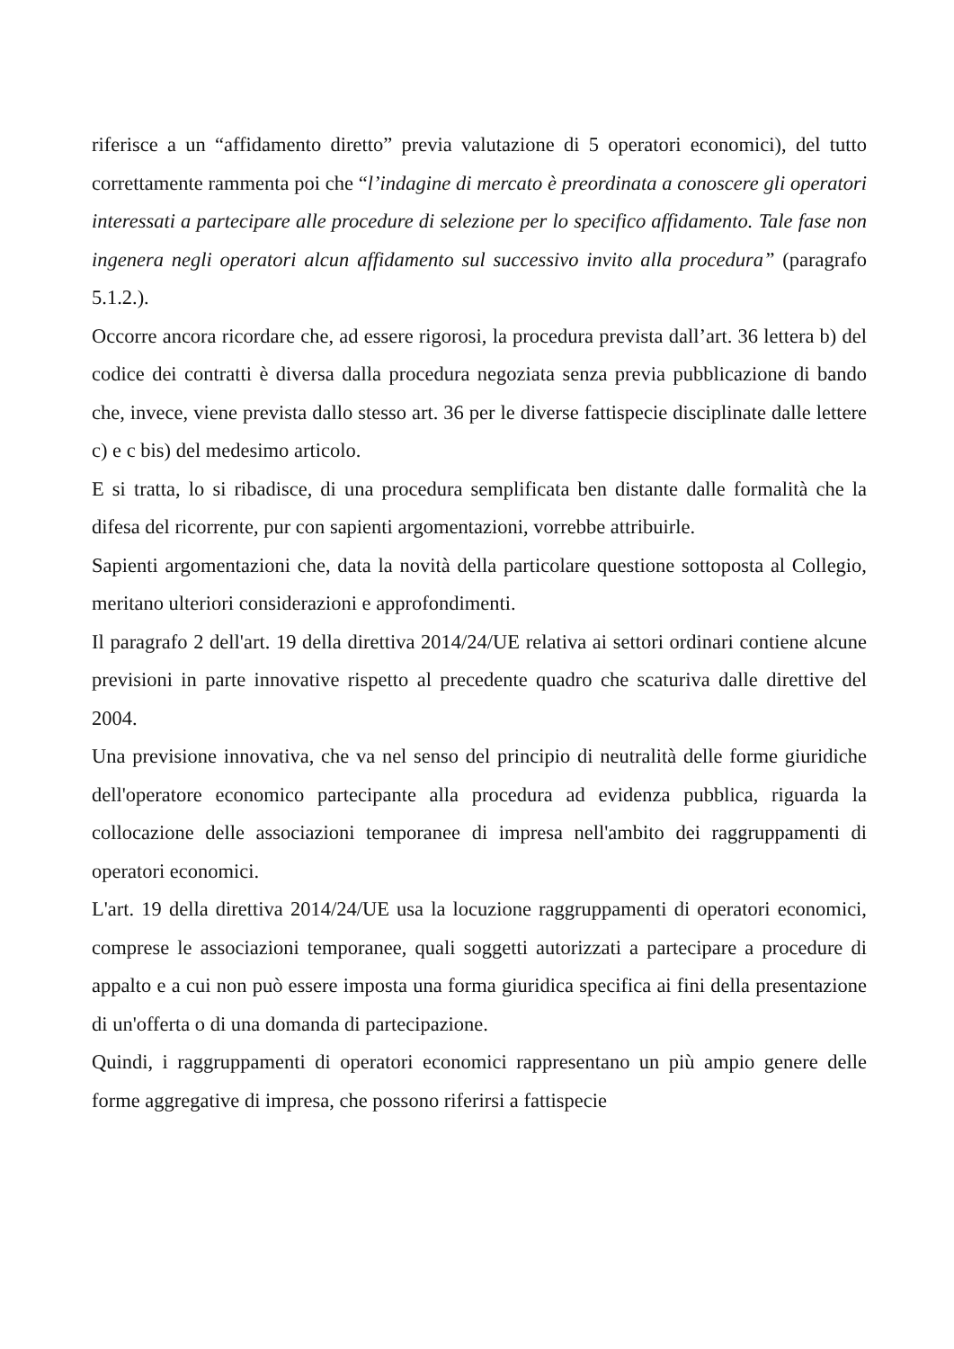riferisce a un “affidamento diretto” previa valutazione di 5 operatori economici), del tutto correttamente rammenta poi che “l’indagine di mercato è preordinata a conoscere gli operatori interessati a partecipare alle procedure di selezione per lo specifico affidamento. Tale fase non ingenera negli operatori alcun affidamento sul successivo invito alla procedura” (paragrafo 5.1.2.).
Occorre ancora ricordare che, ad essere rigorosi, la procedura prevista dall’art. 36 lettera b) del codice dei contratti è diversa dalla procedura negoziata senza previa pubblicazione di bando che, invece, viene prevista dallo stesso art. 36 per le diverse fattispecie disciplinate dalle lettere c) e c bis) del medesimo articolo.
E si tratta, lo si ribadisce, di una procedura semplificata ben distante dalle formalità che la difesa del ricorrente, pur con sapienti argomentazioni, vorrebbe attribuirle.
Sapienti argomentazioni che, data la novità della particolare questione sottoposta al Collegio, meritano ulteriori considerazioni e approfondimenti.
Il paragrafo 2 dell'art. 19 della direttiva 2014/24/UE relativa ai settori ordinari contiene alcune previsioni in parte innovative rispetto al precedente quadro che scaturiva dalle direttive del 2004.
Una previsione innovativa, che va nel senso del principio di neutralità delle forme giuridiche dell'operatore economico partecipante alla procedura ad evidenza pubblica, riguarda la collocazione delle associazioni temporanee di impresa nell'ambito dei raggruppamenti di operatori economici.
L'art. 19 della direttiva 2014/24/UE usa la locuzione raggruppamenti di operatori economici, comprese le associazioni temporanee, quali soggetti autorizzati a partecipare a procedure di appalto e a cui non può essere imposta una forma giuridica specifica ai fini della presentazione di un'offerta o di una domanda di partecipazione.
Quindi, i raggruppamenti di operatori economici rappresentano un più ampio genere delle forme aggregative di impresa, che possono riferirsi a fattispecie